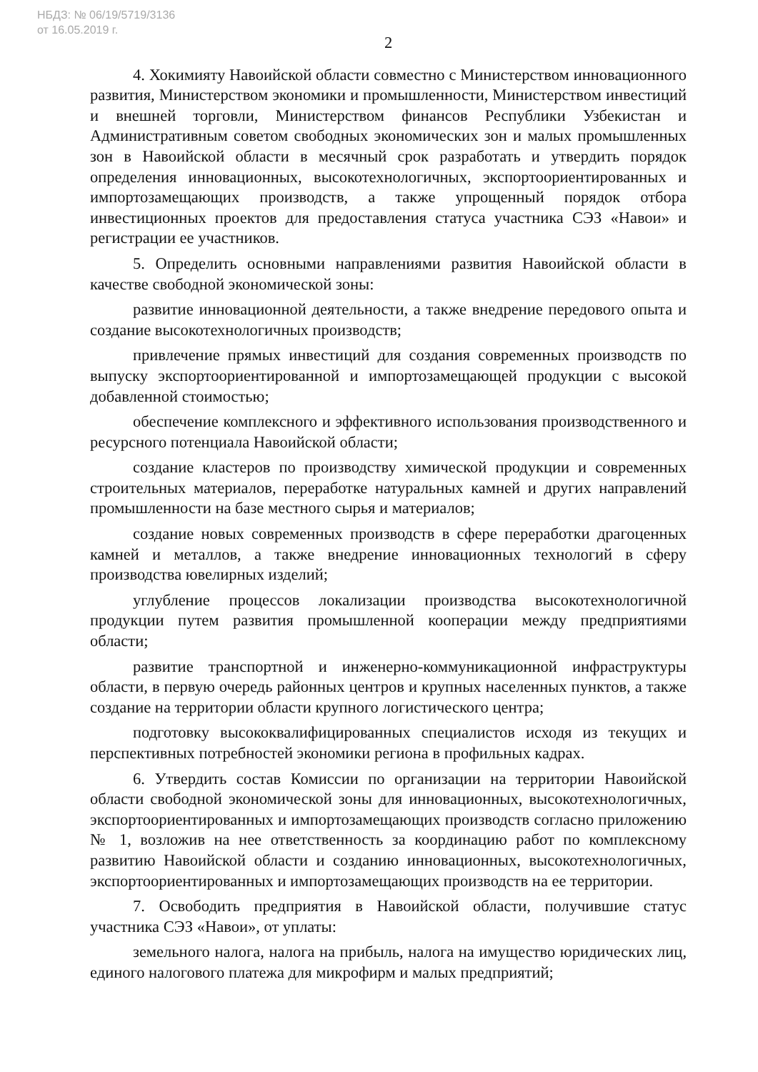НБДЗ: № 06/19/5719/3136
от 16.05.2019 г.
2
4. Хокимияту Навоийской области совместно с Министерством инновационного развития, Министерством экономики и промышленности, Министерством инвестиций и внешней торговли, Министерством финансов Республики Узбекистан и Административным советом свободных экономических зон и малых промышленных зон в Навоийской области в месячный срок разработать и утвердить порядок определения инновационных, высокотехнологичных, экспортоориентированных и импортозамещающих производств, а также упрощенный порядок отбора инвестиционных проектов для предоставления статуса участника СЭЗ «Навои» и регистрации ее участников.
5. Определить основными направлениями развития Навоийской области в качестве свободной экономической зоны:
развитие инновационной деятельности, а также внедрение передового опыта и создание высокотехнологичных производств;
привлечение прямых инвестиций для создания современных производств по выпуску экспортоориентированной и импортозамещающей продукции с высокой добавленной стоимостью;
обеспечение комплексного и эффективного использования производственного и ресурсного потенциала Навоийской области;
создание кластеров по производству химической продукции и современных строительных материалов, переработке натуральных камней и других направлений промышленности на базе местного сырья и материалов;
создание новых современных производств в сфере переработки драгоценных камней и металлов, а также внедрение инновационных технологий в сферу производства ювелирных изделий;
углубление процессов локализации производства высокотехнологичной продукции путем развития промышленной кооперации между предприятиями области;
развитие транспортной и инженерно-коммуникационной инфраструктуры области, в первую очередь районных центров и крупных населенных пунктов, а также создание на территории области крупного логистического центра;
подготовку высококвалифицированных специалистов исходя из текущих и перспективных потребностей экономики региона в профильных кадрах.
6. Утвердить состав Комиссии по организации на территории Навоийской области свободной экономической зоны для инновационных, высокотехнологичных, экспортоориентированных и импортозамещающих производств согласно приложению № 1, возложив на нее ответственность за координацию работ по комплексному развитию Навоийской области и созданию инновационных, высокотехнологичных, экспортоориентированных и импортозамещающих производств на ее территории.
7. Освободить предприятия в Навоийской области, получившие статус участника СЭЗ «Навои», от уплаты:
земельного налога, налога на прибыль, налога на имущество юридических лиц, единого налогового платежа для микрофирм и малых предприятий;